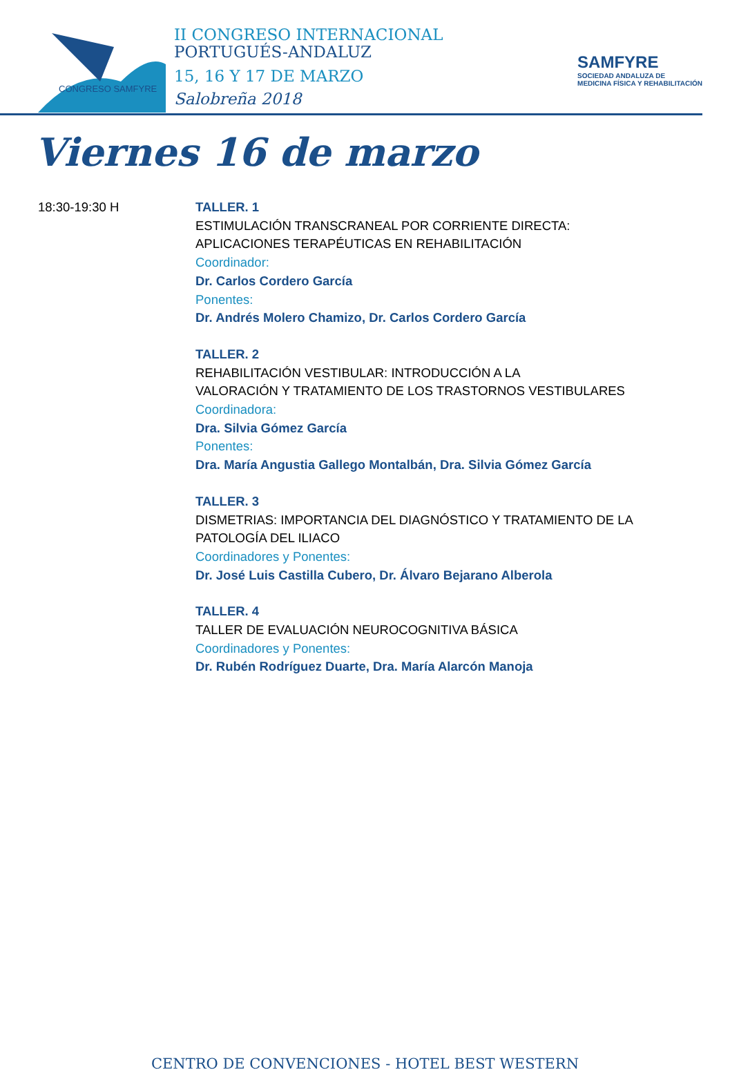CONGRESO SAMFYRE
II CONGRESO INTERNACIONAL
PORTUGUÉS-ANDALUZ
15, 16 Y 17 DE MARZO
Salobreña 2018
SAMFYRE
SOCIEDAD ANDALUZA DE
MEDICINA FÍSICA Y REHABILITACIÓN
Viernes 16 de marzo
18:30-19:30 H TALLER. 1
ESTIMULACIÓN TRANSCRANEAL POR CORRIENTE DIRECTA:
APLICACIONES TERAPÉUTICAS EN REHABILITACIÓN
Coordinador:
Dr. Carlos Cordero García
Ponentes:
Dr. Andrés Molero Chamizo, Dr. Carlos Cordero García
TALLER. 2
REHABILITACIÓN VESTIBULAR: INTRODUCCIÓN A LA
VALORACIÓN Y TRATAMIENTO DE LOS TRASTORNOS VESTIBULARES
Coordinadora:
Dra. Silvia Gómez García
Ponentes:
Dra. María Angustia Gallego Montalbán, Dra. Silvia Gómez García
TALLER. 3
DISMETRIAS: IMPORTANCIA DEL DIAGNÓSTICO Y TRATAMIENTO DE LA
PATOLOGÍA DEL ILIACO
Coordinadores y Ponentes:
Dr. José Luis Castilla Cubero, Dr. Álvaro Bejarano Alberola
TALLER. 4
TALLER DE EVALUACIÓN NEUROCOGNITIVA BÁSICA
Coordinadores y Ponentes:
Dr. Rubén Rodríguez Duarte, Dra. María Alarcón Manoja
CENTRO DE CONVENCIONES - HOTEL BEST WESTERN